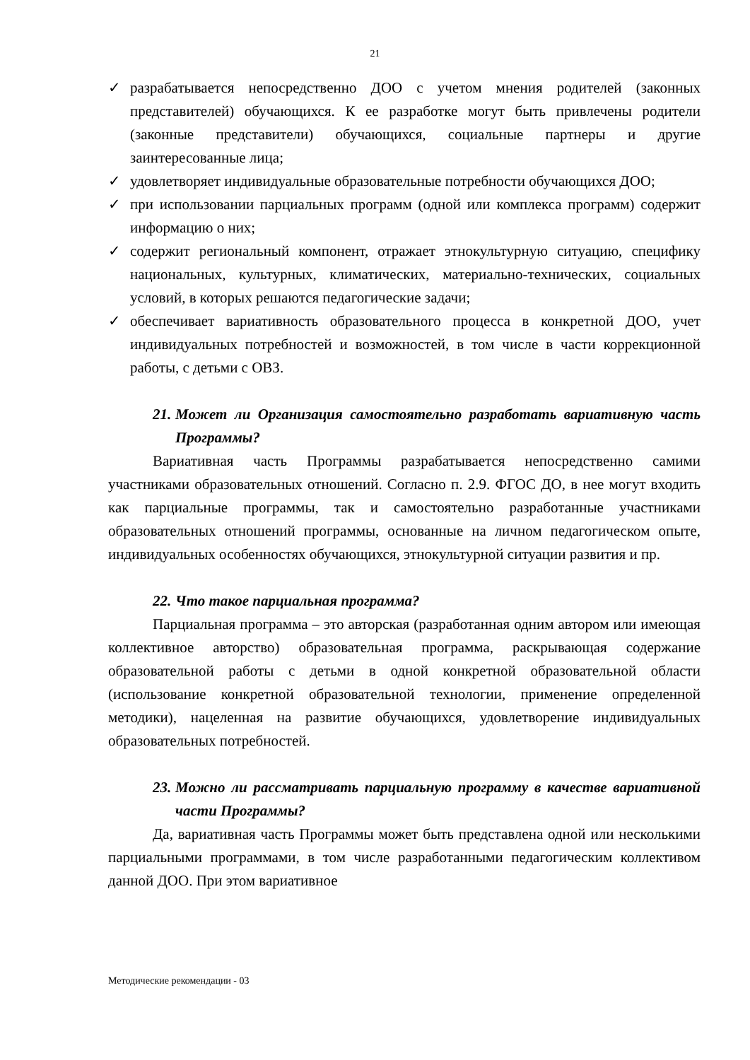21
✓ разрабатывается непосредственно ДОО с учетом мнения родителей (законных представителей) обучающихся. К ее разработке могут быть привлечены родители (законные представители) обучающихся, социальные партнеры и другие заинтересованные лица;
✓ удовлетворяет индивидуальные образовательные потребности обучающихся ДОО;
✓ при использовании парциальных программ (одной или комплекса программ) содержит информацию о них;
✓ содержит региональный компонент, отражает этнокультурную ситуацию, специфику национальных, культурных, климатических, материально-технических, социальных условий, в которых решаются педагогические задачи;
✓ обеспечивает вариативность образовательного процесса в конкретной ДОО, учет индивидуальных потребностей и возможностей, в том числе в части коррекционной работы, с детьми с ОВЗ.
21. Может ли Организация самостоятельно разработать вариативную часть Программы?
Вариативная часть Программы разрабатывается непосредственно самими участниками образовательных отношений. Согласно п. 2.9. ФГОС ДО, в нее могут входить как парциальные программы, так и самостоятельно разработанные участниками образовательных отношений программы, основанные на личном педагогическом опыте, индивидуальных особенностях обучающихся, этнокультурной ситуации развития и пр.
22. Что такое парциальная программа?
Парциальная программа – это авторская (разработанная одним автором или имеющая коллективное авторство) образовательная программа, раскрывающая содержание образовательной работы с детьми в одной конкретной образовательной области (использование конкретной образовательной технологии, применение определенной методики), нацеленная на развитие обучающихся, удовлетворение индивидуальных образовательных потребностей.
23. Можно ли рассматривать парциальную программу в качестве вариативной части Программы?
Да, вариативная часть Программы может быть представлена одной или несколькими парциальными программами, в том числе разработанными педагогическим коллективом данной ДОО. При этом вариативное
Методические рекомендации - 03